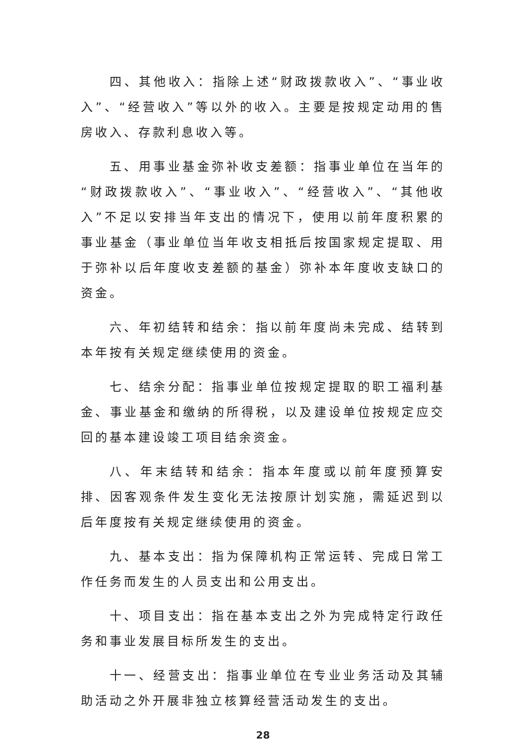四、其他收入：指除上述“财政拨款收入”、“事业收入”、“经营收入”等以外的收入。主要是按规定动用的售房收入、存款利息收入等。
五、用事业基金弥补收支差额：指事业单位在当年的“财政拨款收入”、“事业收入”、“经营收入”、“其他收入”不足以安排当年支出的情况下，使用以前年度积累的事业基金（事业单位当年收支相抵后按国家规定提取、用于弥补以后年度收支差额的基金）弥补本年度收支缺口的资金。
六、年初结转和结余：指以前年度尚未完成、结转到本年按有关规定继续使用的资金。
七、结余分配：指事业单位按规定提取的职工福利基金、事业基金和缴纳的所得税，以及建设单位按规定应交回的基本建设竣工项目结余资金。
八、年末结转和结余：指本年度或以前年度预算安排、因客观条件发生变化无法按原计划实施，需延迟到以后年度按有关规定继续使用的资金。
九、基本支出：指为保障机构正常运转、完成日常工作任务而发生的人员支出和公用支出。
十、项目支出：指在基本支出之外为完成特定行政任务和事业发展目标所发生的支出。
十一、经营支出：指事业单位在专业业务活动及其辅助活动之外开展非独立核算经营活动发生的支出。
28